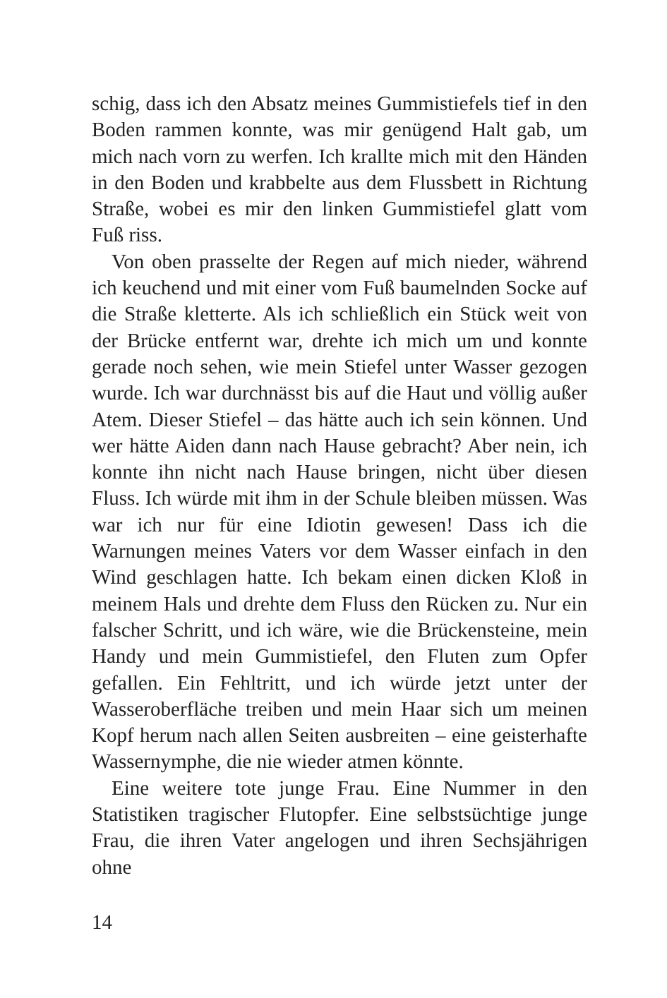schig, dass ich den Absatz meines Gummistiefels tief in den Boden rammen konnte, was mir genügend Halt gab, um mich nach vorn zu werfen. Ich krallte mich mit den Händen in den Boden und krabbelte aus dem Flussbett in Richtung Straße, wobei es mir den linken Gummistiefel glatt vom Fuß riss.
Von oben prasselte der Regen auf mich nieder, während ich keuchend und mit einer vom Fuß baumelnden Socke auf die Straße kletterte. Als ich schließlich ein Stück weit von der Brücke entfernt war, drehte ich mich um und konnte gerade noch sehen, wie mein Stiefel unter Wasser gezogen wurde. Ich war durchnässt bis auf die Haut und völlig außer Atem. Dieser Stiefel – das hätte auch ich sein können. Und wer hätte Aiden dann nach Hause gebracht? Aber nein, ich konnte ihn nicht nach Hause bringen, nicht über diesen Fluss. Ich würde mit ihm in der Schule bleiben müssen. Was war ich nur für eine Idiotin gewesen! Dass ich die Warnungen meines Vaters vor dem Wasser einfach in den Wind geschlagen hatte. Ich bekam einen dicken Kloß in meinem Hals und drehte dem Fluss den Rücken zu. Nur ein falscher Schritt, und ich wäre, wie die Brückensteine, mein Handy und mein Gummistiefel, den Fluten zum Opfer gefallen. Ein Fehltritt, und ich würde jetzt unter der Wasseroberfläche treiben und mein Haar sich um meinen Kopf herum nach allen Seiten ausbreiten – eine geisterhafte Wassernymphe, die nie wieder atmen könnte.
Eine weitere tote junge Frau. Eine Nummer in den Statistiken tragischer Flutopfer. Eine selbstsüchtige junge Frau, die ihren Vater angelogen und ihren Sechsjährigen ohne
14